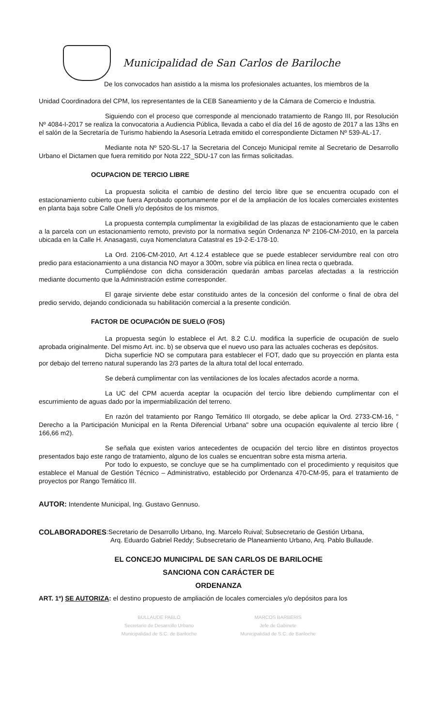Municipalidad de San Carlos de Bariloche
De los convocados han asistido a la misma los profesionales actuantes, los miembros de la
Unidad Coordinadora del CPM, los representantes de la CEB Saneamiento y de la Cámara de Comercio e Industria.
Siguiendo con el proceso que corresponde al mencionado tratamiento de Rango III, por Resolución Nº 4084-I-2017 se realiza la convocatoria a Audiencia Pública, llevada a cabo el día del 16 de agosto de 2017 a las 13hs en el salón de la Secretaría de Turismo habiendo la Asesoría Letrada emitido el correspondiente Dictamen Nº 539-AL-17.
Mediante nota Nº 520-SL-17 la Secretaria del Concejo Municipal remite al Secretario de Desarrollo Urbano el Dictamen que fuera remitido por Nota 222_SDU-17 con las firmas solicitadas.
OCUPACION DE TERCIO LIBRE
La propuesta solicita el cambio de destino del tercio libre que se encuentra ocupado con el estacionamiento cubierto que fuera Aprobado oportunamente por el de la ampliación de los locales comerciales existentes en planta baja sobre Calle Onelli y/o depósitos de los mismos.
La propuesta contempla cumplimentar la exigibilidad de las plazas de estacionamiento que le caben a la parcela con un estacionamiento remoto, previsto por la normativa según Ordenanza Nº 2106-CM-2010, en la parcela ubicada en la Calle H. Anasagasti, cuya Nomenclatura Catastral es 19-2-E-178-10.
La Ord. 2106-CM-2010, Art 4.12.4 establece que se puede establecer servidumbre real con otro predio para estacionamiento a una distancia NO mayor a 300m, sobre vía pública en línea recta o quebrada.
Cumpliéndose con dicha consideración quedarán ambas parcelas afectadas a la restricción mediante documento que la Administración estime corresponder.
El garaje sirviente debe estar constituido antes de la concesión del conforme o final de obra del predio servido, dejando condicionada su habilitación comercial a la presente condición.
FACTOR DE OCUPACIÓN DE SUELO (FOS)
La propuesta según lo establece el Art. 8.2 C.U. modifica la superficie de ocupación de suelo aprobada originalmente. Del mismo Art. inc. b) se observa que el nuevo uso para las actuales cocheras es depósitos.
Dicha superficie NO se computara para establecer el FOT, dado que su proyección en planta esta por debajo del terreno natural superando las 2/3 partes de la altura total del local enterrado.
Se deberá cumplimentar con las ventilaciones de los locales afectados acorde a norma.
La UC del CPM acuerda aceptar la ocupación del tercio libre debiendo cumplimentar con el escurrimiento de aguas dado por la impermiabilización del terreno.
En razón del tratamiento por Rango Temático III otorgado, se debe aplicar la Ord. 2733-CM-16, " Derecho a la Participación Municipal en la Renta Diferencial Urbana" sobre una ocupación equivalente al tercio libre ( 166,66 m2).
Se señala que existen varios antecedentes de ocupación del tercio libre en distintos proyectos presentados bajo este rango de tratamiento, alguno de los cuales se encuentran sobre esta misma arteria.
Por todo lo expuesto, se concluye que se ha cumplimentado con el procedimiento y requisitos que establece el Manual de Gestión Técnico – Administrativo, establecido por Ordenanza 470-CM-95, para el tratamiento de proyectos por Rango Temático III.
AUTOR: Intendente Municipal, Ing. Gustavo Gennuso.
COLABORADORES:Secretario de Desarrollo Urbano, Ing. Marcelo Ruival; Subsecretario de Gestión Urbana,
Arq. Eduardo Gabriel Reddy; Subsecretario de Planeamiento Urbano, Arq. Pablo Bullaude.
EL CONCEJO MUNICIPAL DE SAN CARLOS DE BARILOCHE
SANCIONA CON CARÁCTER DE
ORDENANZA
ART. 1º) SE AUTORIZA: el destino propuesto de ampliación de locales comerciales y/o depósitos para los
BULLAUDE PABLO
Secretario de Desarrollo Urbano
Municipalidad de S.C. de Bariloche
MARCOS BARBERIS
Jefe de Gabinete
Municipalidad de S.C. de Bariloche